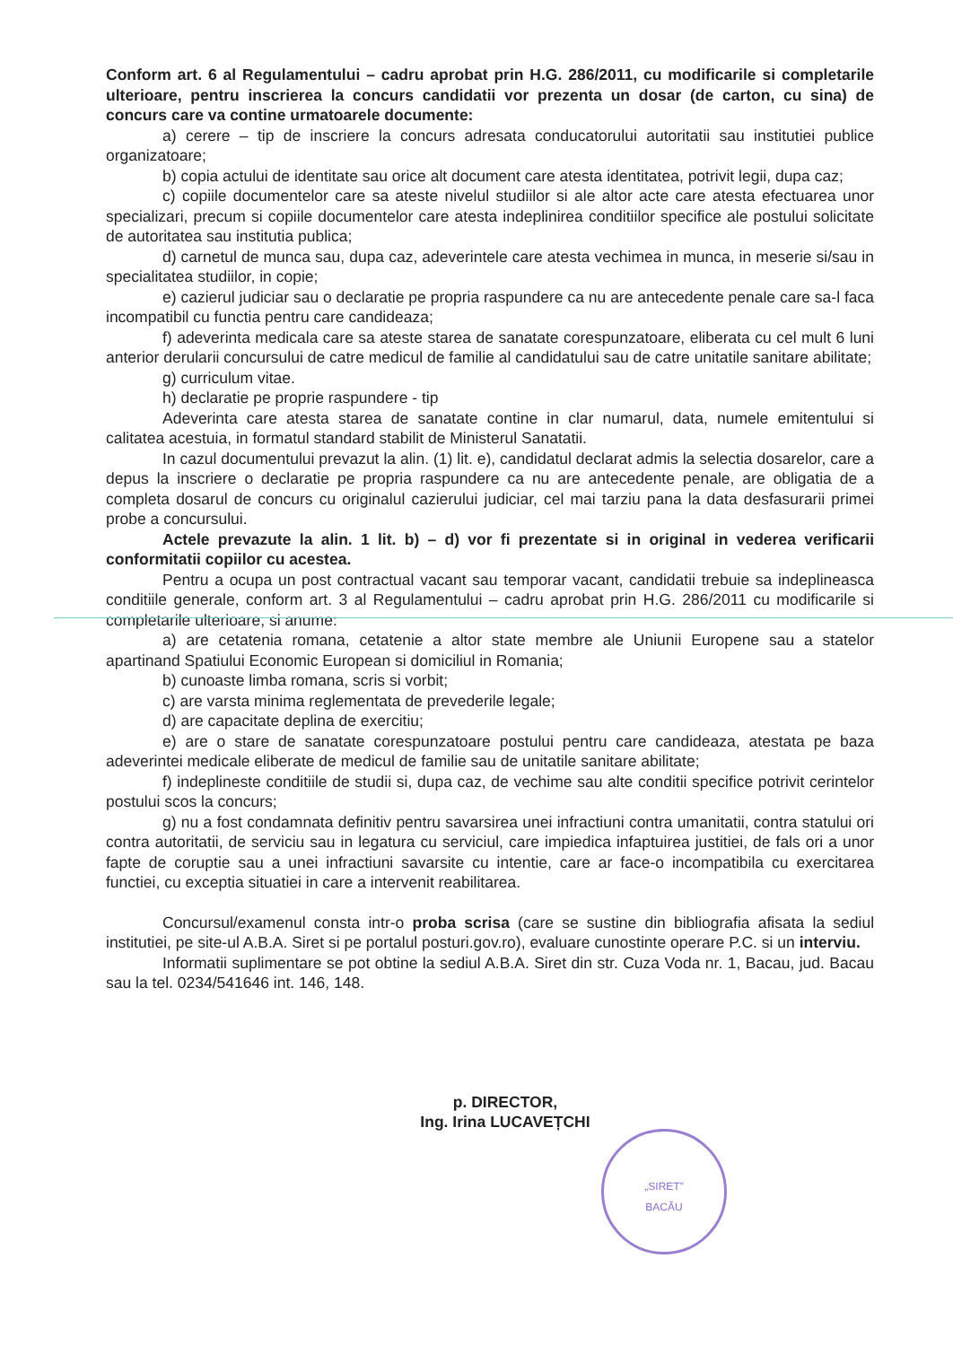Conform art. 6 al Regulamentului – cadru aprobat prin H.G. 286/2011, cu modificarile si completarile ulterioare, pentru inscrierea la concurs candidatii vor prezenta un dosar (de carton, cu sina) de concurs care va contine urmatoarele documente:
a) cerere – tip de inscriere la concurs adresata conducatorului autoritatii sau institutiei publice organizatoare;
b) copia actului de identitate sau orice alt document care atesta identitatea, potrivit legii, dupa caz;
c) copiile documentelor care sa ateste nivelul studiilor si ale altor acte care atesta efectuarea unor specializari, precum si copiile documentelor care atesta indeplinirea conditiilor specifice ale postului solicitate de autoritatea sau institutia publica;
d) carnetul de munca sau, dupa caz, adeverintele care atesta vechimea in munca, in meserie si/sau in specialitatea studiilor, in copie;
e) cazierul judiciar sau o declaratie pe propria raspundere ca nu are antecedente penale care sa-l faca incompatibil cu functia pentru care candideaza;
f) adeverinta medicala care sa ateste starea de sanatate corespunzatoare, eliberata cu cel mult 6 luni anterior derularii concursului de catre medicul de familie al candidatului sau de catre unitatile sanitare abilitate;
g) curriculum vitae.
h) declaratie pe proprie raspundere - tip
Adeverinta care atesta starea de sanatate contine in clar numarul, data, numele emitentului si calitatea acestuia, in formatul standard stabilit de Ministerul Sanatatii.
In cazul documentului prevazut la alin. (1) lit. e), candidatul declarat admis la selectia dosarelor, care a depus la inscriere o declaratie pe propria raspundere ca nu are antecedente penale, are obligatia de a completa dosarul de concurs cu originalul cazierului judiciar, cel mai tarziu pana la data desfasurarii primei probe a concursului.
Actele prevazute la alin. 1 lit. b) – d) vor fi prezentate si in original in vederea verificarii conformitatii copiilor cu acestea.
Pentru a ocupa un post contractual vacant sau temporar vacant, candidatii trebuie sa indeplineasca conditiile generale, conform art. 3 al Regulamentului – cadru aprobat prin H.G. 286/2011 cu modificarile si completarile ulterioare, si anume:
a) are cetatenia romana, cetatenie a altor state membre ale Uniunii Europene sau a statelor apartinand Spatiului Economic European si domiciliul in Romania;
b) cunoaste limba romana, scris si vorbit;
c) are varsta minima reglementata de prevederile legale;
d) are capacitate deplina de exercitiu;
e) are o stare de sanatate corespunzatoare postului pentru care candideaza, atestata pe baza adeverintei medicale eliberate de medicul de familie sau de unitatile sanitare abilitate;
f) indeplineste conditiile de studii si, dupa caz, de vechime sau alte conditii specifice potrivit cerintelor postului scos la concurs;
g) nu a fost condamnata definitiv pentru savarsirea unei infractiuni contra umanitatii, contra statului ori contra autoritatii, de serviciu sau in legatura cu serviciul, care impiedica infaptuirea justitiei, de fals ori a unor fapte de coruptie sau a unei infractiuni savarsite cu intentie, care ar face-o incompatibila cu exercitarea functiei, cu exceptia situatiei in care a intervenit reabilitarea.
Concursul/examenul consta intr-o proba scrisa (care se sustine din bibliografia afisata la sediul institutiei, pe site-ul A.B.A. Siret si pe portalul posturi.gov.ro), evaluare cunostinte operare P.C. si un interviu.
Informatii suplimentare se pot obtine la sediul A.B.A. Siret din str. Cuza Voda nr. 1, Bacau, jud. Bacau sau la tel. 0234/541646 int. 146, 148.
p. DIRECTOR,
Ing. Irina LUCAVEȚCHI
„SIRET”
BACĂU